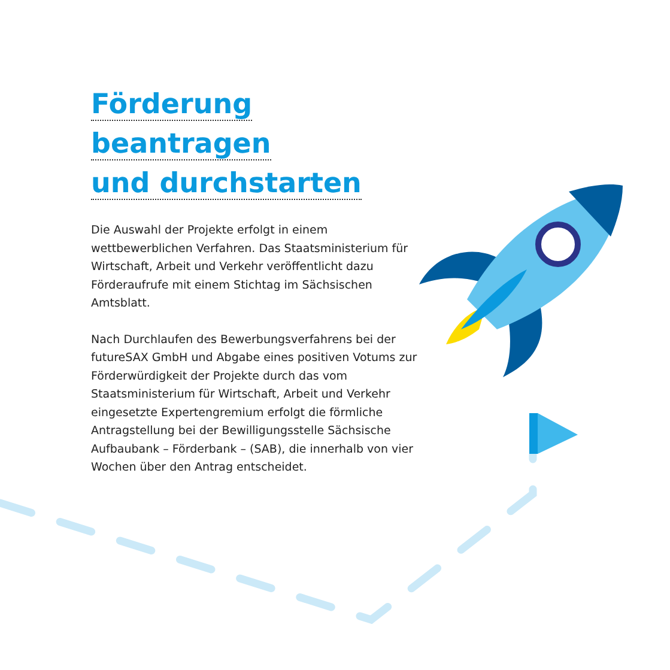Förderung beantragen
und durchstarten
Die Auswahl der Projekte erfolgt in einem wettbewerblichen Verfahren. Das Staatsministerium für Wirtschaft, Arbeit und Verkehr veröffentlicht dazu Förderaufrufe mit einem Stichtag im Sächsischen Amtsblatt.
Nach Durchlaufen des Bewerbungsverfahrens bei der futureSAX GmbH und Abgabe eines positiven Votums zur Förderwürdigkeit der Projekte durch das vom Staatsministerium für Wirtschaft, Arbeit und Verkehr eingesetzte Expertengremium erfolgt die förmliche Antragstellung bei der Bewilligungsstelle Sächsische Aufbaubank – Förderbank – (SAB), die innerhalb von vier Wochen über den Antrag entscheidet.